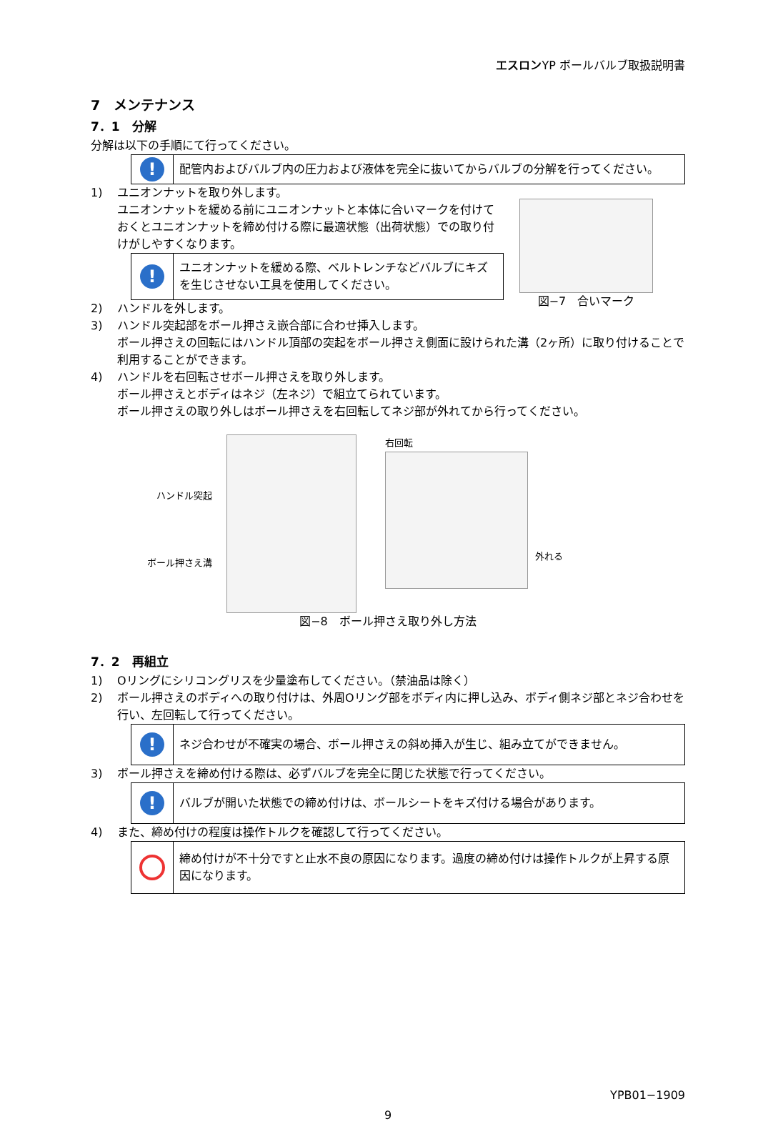エスロンYP ボールバルブ取扱説明書
7　メンテナンス
7．1　分解
分解は以下の手順にて行ってください。
!
配管内およびバルブ内の圧力および液体を完全に抜いてからバルブの分解を行ってください。
1) ユニオンナットを取り外します。
ユニオンナットを緩める前にユニオンナットと本体に合いマークを付けておくとユニオンナットを締め付ける際に最適状態（出荷状態）での取り付けがしやすくなります。
!
ユニオンナットを緩める際、ベルトレンチなどバルブにキズを生じさせない工具を使用してください。
2) ハンドルを外します。
図−7　合いマーク
3) ハンドル突起部をボール押さえ嵌合部に合わせ挿入します。
ボール押さえの回転にはハンドル頂部の突起をボール押さえ側面に設けられた溝（2ヶ所）に取り付けることで利用することができます。
4) ハンドルを右回転させボール押さえを取り外します。
ボール押さえとボディはネジ（左ネジ）で組立てられています。
ボール押さえの取り外しはボール押さえを右回転してネジ部が外れてから行ってください。
ハンドル突起
ボール押さえ溝
右回転
外れる
図−8　ボール押さえ取り外し方法
7．2　再組立
1) Oリングにシリコングリスを少量塗布してください。（禁油品は除く）
2) ボール押さえのボディへの取り付けは、外周Oリング部をボディ内に押し込み、ボディ側ネジ部とネジ合わせを行い、左回転して行ってください。
!
ネジ合わせが不確実の場合、ボール押さえの斜め挿入が生じ、組み立てができません。
3) ボール押さえを締め付ける際は、必ずバルブを完全に閉じた状態で行ってください。
!
バルブが開いた状態での締め付けは、ボールシートをキズ付ける場合があります。
4) また、締め付けの程度は操作トルクを確認して行ってください。
締め付けが不十分ですと止水不良の原因になります。過度の締め付けは操作トルクが上昇する原因になります。
YPB01−1909
9